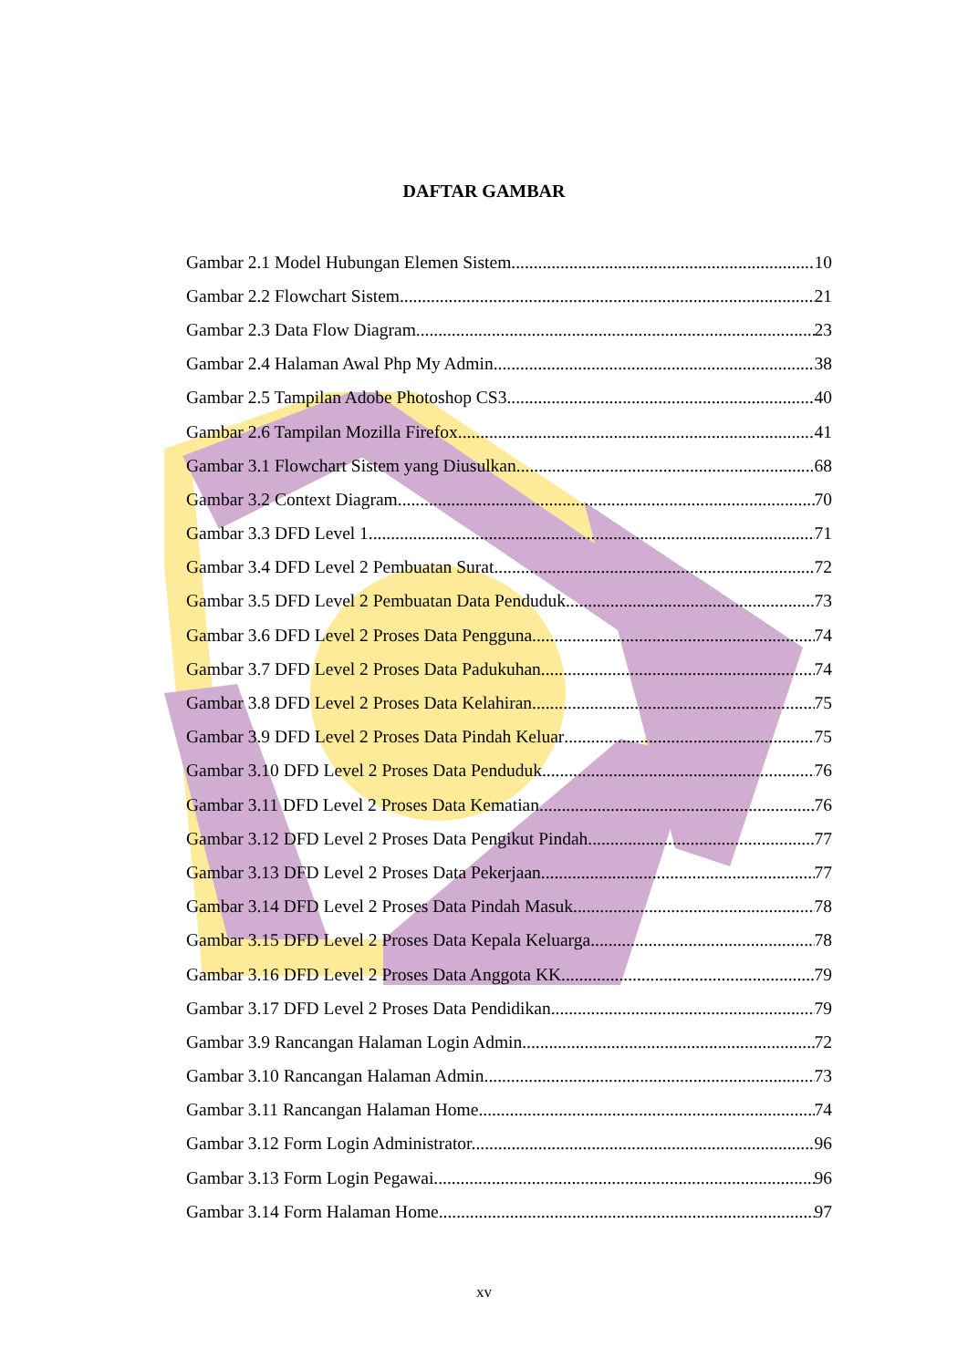DAFTAR GAMBAR
Gambar 2.1 Model Hubungan Elemen Sistem 10
Gambar 2.2 Flowchart Sistem 21
Gambar 2.3 Data Flow Diagram 23
Gambar 2.4 Halaman Awal Php My Admin 38
Gambar 2.5 Tampilan Adobe Photoshop CS3 40
Gambar 2.6 Tampilan Mozilla Firefox 41
Gambar 3.1 Flowchart Sistem yang Diusulkan 68
Gambar 3.2 Context Diagram 70
Gambar 3.3 DFD Level 1 71
Gambar 3.4 DFD Level 2 Pembuatan Surat 72
Gambar 3.5 DFD Level 2 Pembuatan Data Penduduk 73
Gambar 3.6 DFD Level 2 Proses Data Pengguna 74
Gambar 3.7 DFD Level 2 Proses Data Padukuhan 74
Gambar 3.8 DFD Level 2 Proses Data Kelahiran 75
Gambar 3.9 DFD Level 2 Proses Data Pindah Keluar 75
Gambar 3.10 DFD Level 2 Proses Data Penduduk 76
Gambar 3.11 DFD Level 2 Proses Data Kematian 76
Gambar 3.12 DFD Level 2 Proses Data Pengikut Pindah 77
Gambar 3.13 DFD Level 2 Proses Data Pekerjaan 77
Gambar 3.14 DFD Level 2 Proses Data Pindah Masuk 78
Gambar 3.15 DFD Level 2 Proses Data Kepala Keluarga 78
Gambar 3.16 DFD Level 2 Proses Data Anggota KK 79
Gambar 3.17 DFD Level 2 Proses Data Pendidikan 79
Gambar 3.9 Rancangan Halaman Login Admin.. 72
Gambar 3.10 Rancangan Halaman Admin.. 73
Gambar 3.11 Rancangan Halaman Home 74
Gambar 3.12 Form Login Administrator.. 96
Gambar 3.13 Form Login Pegawai.. 96
Gambar 3.14 Form Halaman Home.. 97
xv